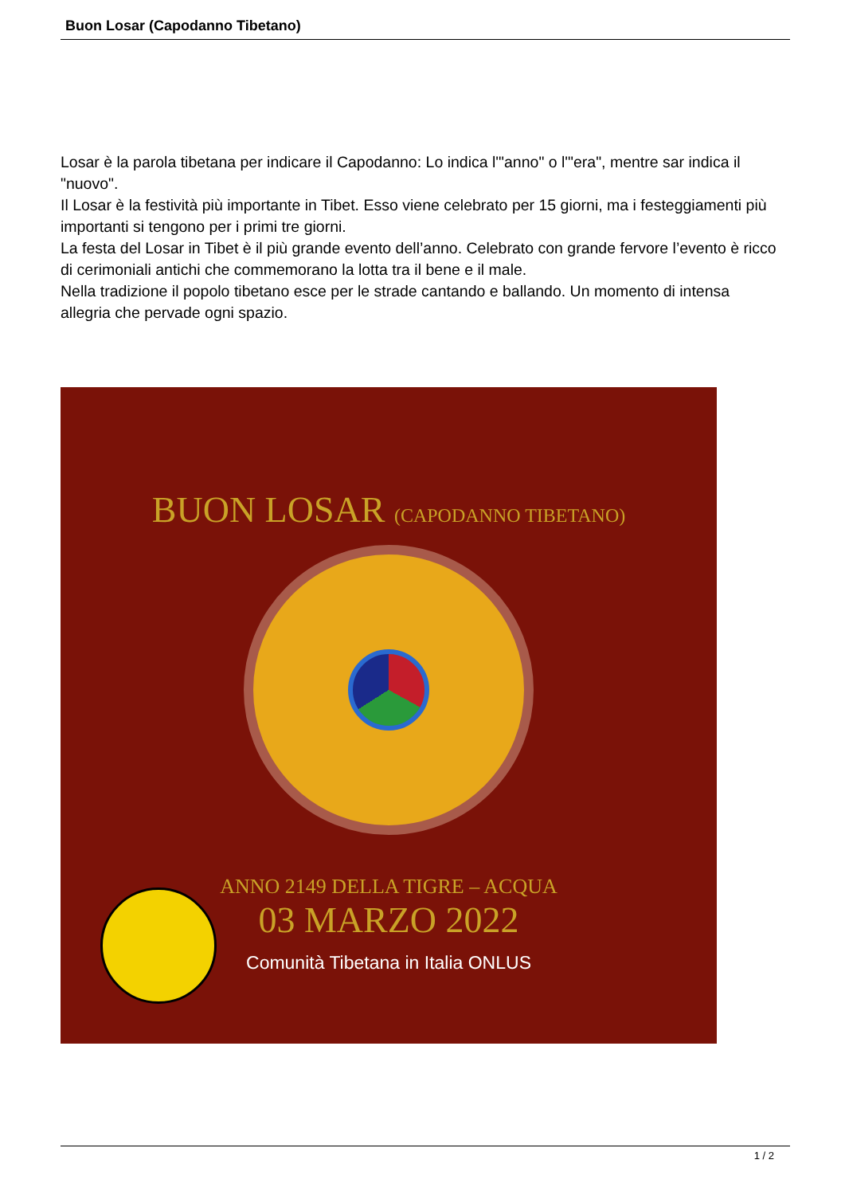Buon Losar (Capodanno Tibetano)
Losar è la parola tibetana per indicare il Capodanno: Lo indica l'"anno" o l'"era", mentre sar indica il "nuovo".
Il Losar è la festività più importante in Tibet. Esso viene celebrato per 15 giorni, ma i festeggiamenti più importanti si tengono per i primi tre giorni.
La festa del Losar in Tibet è il più grande evento dell’anno. Celebrato con grande fervore l’evento è ricco di cerimoniali antichi che commemorano la lotta tra il bene e il male.
Nella tradizione il popolo tibetano esce per le strade cantando e ballando. Un momento di intensa allegria che pervade ogni spazio.
BUON LOSAR (CAPODANNO TIBETANO)
ANNO 2149 DELLA TIGRE – ACQUA
03 MARZO 2022
Comunità Tibetana in Italia ONLUS
1 / 2